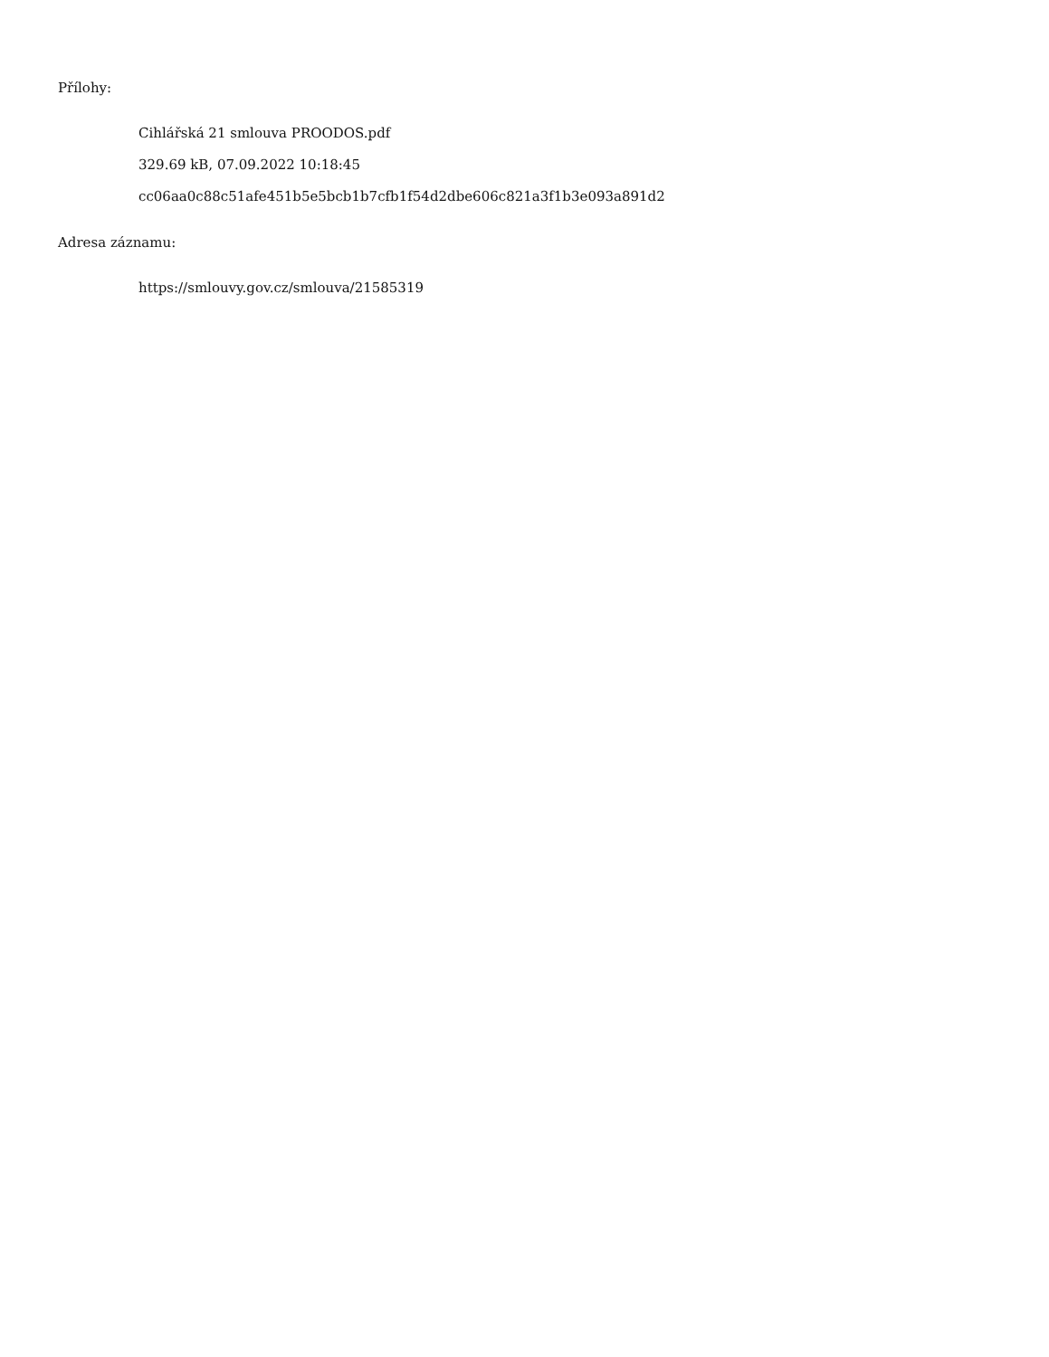Přílohy:
Cihlářská 21 smlouva PROODOS.pdf
329.69 kB, 07.09.2022 10:18:45
cc06aa0c88c51afe451b5e5bcb1b7cfb1f54d2dbe606c821a3f1b3e093a891d2
Adresa záznamu:
https://smlouvy.gov.cz/smlouva/21585319